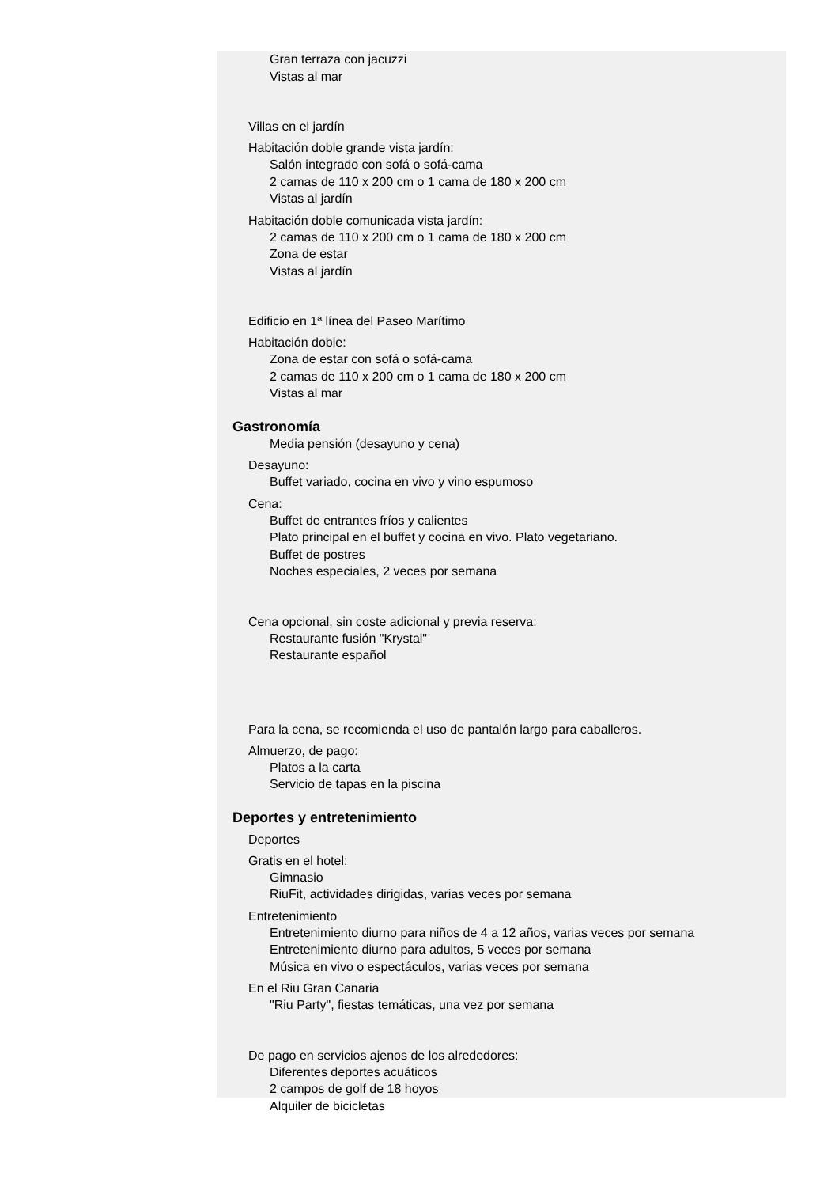Gran terraza con jacuzzi
Vistas al mar
Villas en el jardín
Habitación doble grande vista jardín:
Salón integrado con sofá o sofá-cama
2 camas de 110 x 200 cm o 1 cama de 180 x 200 cm
Vistas al jardín
Habitación doble comunicada vista jardín:
2 camas de 110 x 200 cm o 1 cama de 180 x 200 cm
Zona de estar
Vistas al jardín
Edificio en 1ª línea del Paseo Marítimo
Habitación doble:
Zona de estar con sofá o sofá-cama
2 camas de 110 x 200 cm o 1 cama de 180 x 200 cm
Vistas al mar
Gastronomía
Media pensión (desayuno y cena)
Desayuno:
Buffet variado, cocina en vivo y vino espumoso
Cena:
Buffet de entrantes fríos y calientes
Plato principal en el buffet y cocina en vivo. Plato vegetariano.
Buffet de postres
Noches especiales, 2 veces por semana
Cena opcional, sin coste adicional y previa reserva:
Restaurante fusión "Krystal"
Restaurante español
Para la cena, se recomienda el uso de pantalón largo para caballeros.
Almuerzo, de pago:
Platos a la carta
Servicio de tapas en la piscina
Deportes y entretenimiento
Deportes
Gratis en el hotel:
Gimnasio
RiuFit, actividades dirigidas, varias veces por semana
Entretenimiento
Entretenimiento diurno para niños de 4 a 12 años, varias veces por semana
Entretenimiento diurno para adultos, 5 veces por semana
Música en vivo o espectáculos, varias veces por semana
En el Riu Gran Canaria
"Riu Party", fiestas temáticas, una vez por semana
De pago en servicios ajenos de los alrededores:
Diferentes deportes acuáticos
2 campos de golf de 18 hoyos
Alquiler de bicicletas